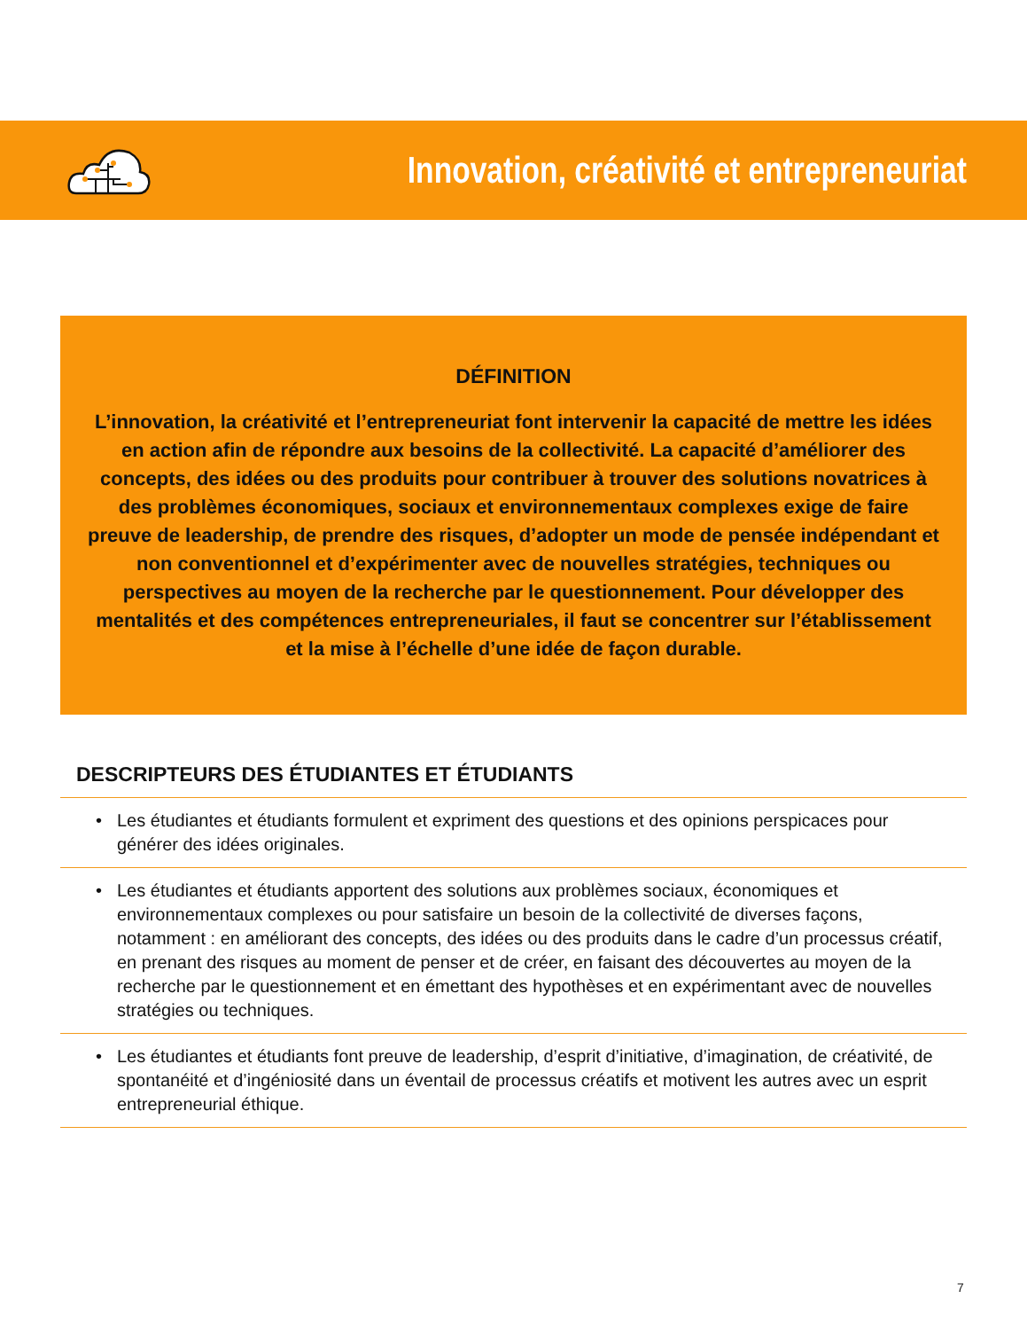Innovation, créativité et entrepreneuriat
DÉFINITION
L’innovation, la créativité et l’entrepreneuriat font intervenir la capacité de mettre les idées en action afin de répondre aux besoins de la collectivité. La capacité d’améliorer des concepts, des idées ou des produits pour contribuer à trouver des solutions novatrices à des problèmes économiques, sociaux et environnementaux complexes exige de faire preuve de leadership, de prendre des risques, d’adopter un mode de pensée indépendant et non conventionnel et d’expérimenter avec de nouvelles stratégies, techniques ou perspectives au moyen de la recherche par le questionnement. Pour développer des mentalités et des compétences entrepreneuriales, il faut se concentrer sur l’établissement et la mise à l’échelle d’une idée de façon durable.
DESCRIPTEURS DES ÉTUDIANTES ET ÉTUDIANTS
• Les étudiantes et étudiants formulent et expriment des questions et des opinions perspicaces pour générer des idées originales.
• Les étudiantes et étudiants apportent des solutions aux problèmes sociaux, économiques et environnementaux complexes ou pour satisfaire un besoin de la collectivité de diverses façons, notamment : en améliorant des concepts, des idées ou des produits dans le cadre d’un processus créatif, en prenant des risques au moment de penser et de créer, en faisant des découvertes au moyen de la recherche par le questionnement et en émettant des hypothèses et en expérimentant avec de nouvelles stratégies ou techniques.
• Les étudiantes et étudiants font preuve de leadership, d’esprit d’initiative, d’imagination, de créativité, de spontanéité et d’ingéniosité dans un éventail de processus créatifs et motivent les autres avec un esprit entrepreneurial éthique.
7